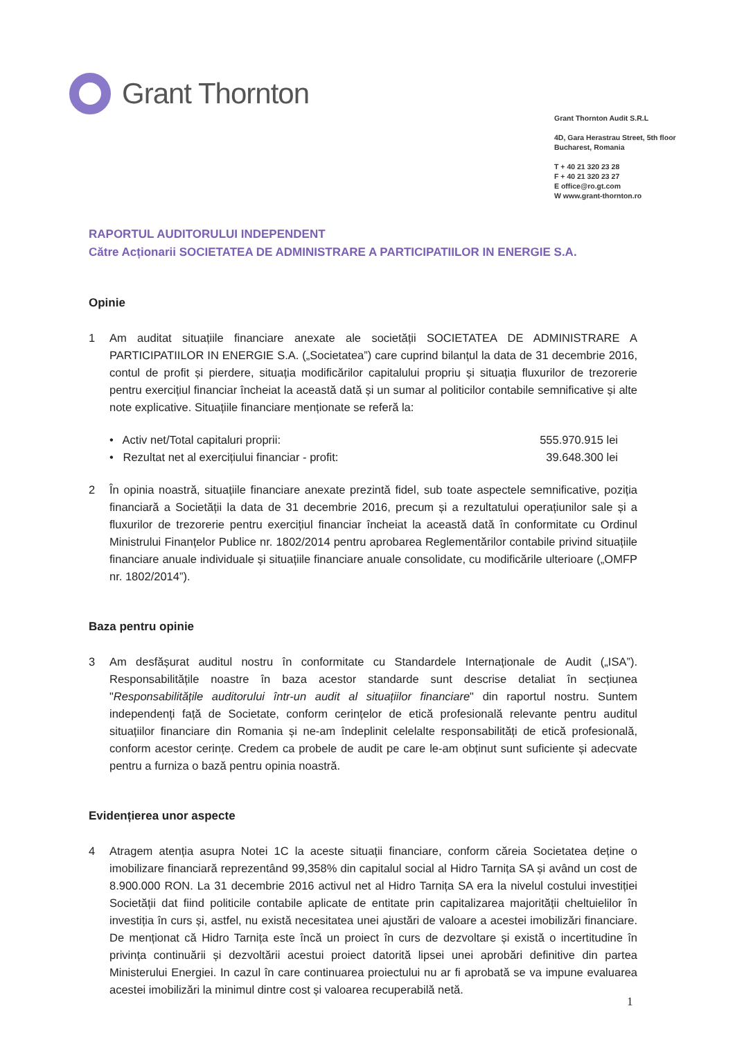Grant Thornton
Grant Thornton Audit S.R.L
4D, Gara Herastrau Street, 5th floor
Bucharest, Romania
T + 40 21 320 23 28
F + 40 21 320 23 27
E office@ro.gt.com
W www.grant-thornton.ro
RAPORTUL AUDITORULUI INDEPENDENT
Către Acționarii SOCIETATEA DE ADMINISTRARE A PARTICIPATIILOR IN ENERGIE S.A.
Opinie
1 Am auditat situațiile financiare anexate ale societății SOCIETATEA DE ADMINISTRARE A PARTICIPATIILOR IN ENERGIE S.A. („Societatea”) care cuprind bilanțul la data de 31 decembrie 2016, contul de profit și pierdere, situația modificărilor capitalului propriu și situația fluxurilor de trezorerie pentru exercițiul financiar încheiat la această dată și un sumar al politicilor contabile semnificative și alte note explicative. Situațiile financiare menționate se referă la:
• Activ net/Total capitaluri proprii: 555.970.915 lei
• Rezultat net al exercițiului financiar - profit: 39.648.300 lei
2 În opinia noastră, situațiile financiare anexate prezintă fidel, sub toate aspectele semnificative, poziția financiară a Societății la data de 31 decembrie 2016, precum și a rezultatului operațiunilor sale și a fluxurilor de trezorerie pentru exercițiul financiar încheiat la această dată în conformitate cu Ordinul Ministrului Finanțelor Publice nr. 1802/2014 pentru aprobarea Reglementărilor contabile privind situațiile financiare anuale individuale și situațiile financiare anuale consolidate, cu modificările ulterioare („OMFP nr. 1802/2014”).
Baza pentru opinie
3 Am desfășurat auditul nostru în conformitate cu Standardele Internaționale de Audit („ISA”). Responsabilitățile noastre în baza acestor standarde sunt descrise detaliat în secțiunea "Responsabilitățile auditorului într-un audit al situațiilor financiare" din raportul nostru. Suntem independenți față de Societate, conform cerințelor de etică profesională relevante pentru auditul situațiilor financiare din Romania și ne-am îndeplinit celelalte responsabilități de etică profesională, conform acestor cerințe. Credem ca probele de audit pe care le-am obținut sunt suficiente și adecvate pentru a furniza o bază pentru opinia noastră.
Evidențierea unor aspecte
4 Atragem atenția asupra Notei 1C la aceste situații financiare, conform căreia Societatea deține o imobilizare financiară reprezentând 99,358% din capitalul social al Hidro Tarnița SA și având un cost de 8.900.000 RON. La 31 decembrie 2016 activul net al Hidro Tarnița SA era la nivelul costului investiției Societății dat fiind politicile contabile aplicate de entitate prin capitalizarea majorității cheltuielilor în investiția în curs și, astfel, nu există necesitatea unei ajustări de valoare a acestei imobilizări financiare. De menționat că Hidro Tarnița este încă un proiect în curs de dezvoltare și există o incertitudine în privința continuării și dezvoltării acestui proiect datorită lipsei unei aprobări definitive din partea Ministerului Energiei. In cazul în care continuarea proiectului nu ar fi aprobată se va impune evaluarea acestei imobilizări la minimul dintre cost și valoarea recuperabilă netă.
1